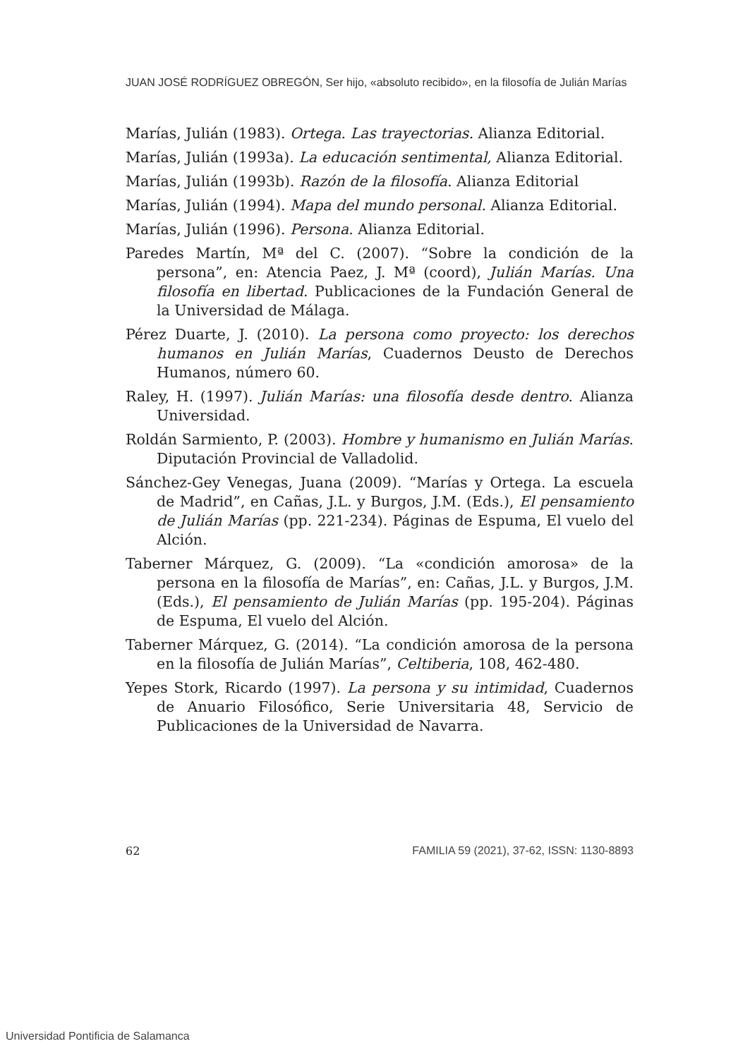JUAN JOSÉ RODRÍGUEZ OBREGÓN, Ser hijo, «absoluto recibido», en la filosofía de Julián Marías
Marías, Julián (1983). Ortega. Las trayectorias. Alianza Editorial.
Marías, Julián (1993a). La educación sentimental, Alianza Editorial.
Marías, Julián (1993b). Razón de la filosofía. Alianza Editorial
Marías, Julián (1994). Mapa del mundo personal. Alianza Editorial.
Marías, Julián (1996). Persona. Alianza Editorial.
Paredes Martín, Mª del C. (2007). “Sobre la condición de la persona”, en: Atencia Paez, J. Mª (coord), Julián Marías. Una filosofía en libertad. Publicaciones de la Fundación General de la Universidad de Málaga.
Pérez Duarte, J. (2010). La persona como proyecto: los derechos humanos en Julián Marías, Cuadernos Deusto de Derechos Humanos, número 60.
Raley, H. (1997). Julián Marías: una filosofía desde dentro. Alianza Universidad.
Roldán Sarmiento, P. (2003). Hombre y humanismo en Julián Marías. Diputación Provincial de Valladolid.
Sánchez-Gey Venegas, Juana (2009). “Marías y Ortega. La escuela de Madrid”, en Cañas, J.L. y Burgos, J.M. (Eds.), El pensamiento de Julián Marías (pp. 221-234). Páginas de Espuma, El vuelo del Alción.
Taberner Márquez, G. (2009). “La «condición amorosa» de la persona en la filosofía de Marías”, en: Cañas, J.L. y Burgos, J.M. (Eds.), El pensamiento de Julián Marías (pp. 195-204). Páginas de Espuma, El vuelo del Alción.
Taberner Márquez, G. (2014). “La condición amorosa de la persona en la filosofía de Julián Marías”, Celtiberia, 108, 462-480.
Yepes Stork, Ricardo (1997). La persona y su intimidad, Cuadernos de Anuario Filosófico, Serie Universitaria 48, Servicio de Publicaciones de la Universidad de Navarra.
62 FAMILIA 59 (2021), 37-62, ISSN: 1130-8893
Universidad Pontificia de Salamanca